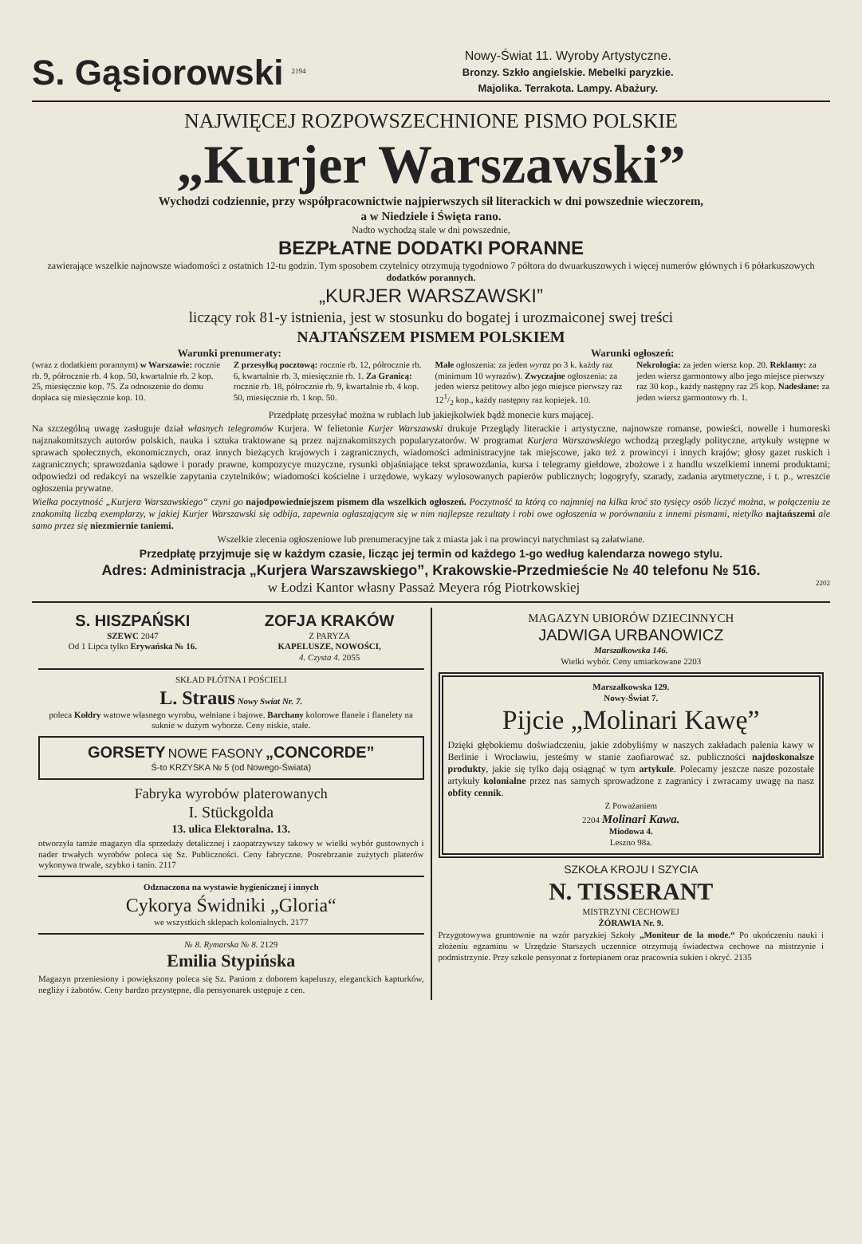S. Gąsiorowski
2194
Nowy-Świat 11. Wyroby Artystyczne.
Bronzy. Szkło angielskie. Mebelki paryzkie.
Majolika. Terrakota. Lampy. Abażury.
NAJWIĘCEJ ROZPOWSZECHNIONE PISMO POLSKIE
„Kurjer Warszawski”
Wychodzi codziennie, przy współpracownictwie najpierwszych sił literackich w dni powszednie wieczorem,
a w Niedziele i Święta rano.
Nadto wychodzą stale w dni powszednie,
BEZPŁATNE DODATKI PORANNE
zawierające wszelkie najnowsze wiadomości z ostatnich 12-tu godzin. Tym sposobem czytelnicy otrzymują tygodniowo 7 półtora do dwuarkuszowych i więcej numerów głównych i 6 półarkuszowych dodatków porannych.
„KURJER WARSZAWSKI”
liczący rok 81-y istnienia, jest w stosunku do bogatej i urozmaiconej swej treści
NAJTAŃSZEM PISMEM POLSKIEM
Warunki prenumeraty:
(wraz z dodatkiem porannym) w Warszawie: rocznie rb. 9, półrocznie rb. 4 kop. 50, kwartalnie rb. 2 kop. 25, miesięcznie kop. 75. Za odnoszenie do domu dopłaca się miesięcznie kop. 10.
Z przesyłką pocztową: rocznie rb. 12, półrocznie rb. 6, kwartalnie rb. 3, miesięcznie rb. 1. Za Granicą: rocznie rb. 18, półrocznie rb. 9, kwartalnie rb. 4 kop. 50, miesięcznie rb. 1 kop. 50.
Warunki ogłoszeń:
Małe ogłoszenia: za jeden wyraz po 3 k. każdy raz (minimum 10 wyrazów). Zwyczajne ogłoszenia: za jeden wiersz petitowy albo jego miejsce pierwszy raz 121/2 kop., każdy następny raz kopiejek. 10.
Nekrologia: za jeden wiersz kop. 20. Reklamy: za jeden wiersz garmontowy albo jego miejsce pierwszy raz 30 kop., każdy następny raz 25 kop. Nadesłane: za jeden wiersz garmontowy rb. 1.
Przedpłatę przesyłać można w rublach lub jakiejkolwiek bądź monecie kurs mającej.
Na szczególną uwagę zasługuje dział własnych telegramów Kurjera. W felietonie Kurjer Warszawski drukuje Przeglądy literackie i artystyczne, najnowsze romanse, powieści, nowelle i humoreski najznakomitszych autorów polskich, nauka i sztuka traktowane są przez najznakomitszych popularyzatorów. W programat Kurjera Warszawskiego wchodzą przeglądy polityczne, artykuły wstępne w sprawach społecznych, ekonomicznych, oraz innych bieżących krajowych i zagranicznych, wiadomości administracyjne tak miejscowe, jako też z prowincyi i innych krajów; głosy gazet ruskich i zagranicznych; sprawozdania sądowe i porady prawne, kompozycye muzyczne, rysunki objaśniające tekst sprawozdania, kursa i telegramy giełdowe, zbożowe i z handlu wszelkiemi innemi produktami; odpowiedzi od redakcyi na wszelkie zapytania czytelników; wiadomości kościelne i urzędowe, wykazy wylosowanych papierów publicznych; logogryfy, szarady, zadania arytmetyczne, i t. p., wreszcie ogłoszenia prywatne.
Wielka poczytność „Kurjera Warszawskiego“ czyni go najodpowiedniejszem pismem dla wszelkich ogłoszeń. Poczytność ta którą co najmniej na kilka kroć sto tysięcy osób liczyć można, w połączeniu ze znakomitą liczbą exemplarzy, w jakiej Kurjer Warszawski się odbija, zapewnia ogłaszającym się w nim najlepsze rezultaty i robi owe ogłoszenia w porównaniu z innemi pismami, nietylko najtańszemi ale samo przez się niezmiernie taniemi.
Wszelkie zlecenia ogłoszeniowe lub prenumeracyjne tak z miasta jak i na prowincyi natychmiast są załatwiane.
Przedpłatę przyjmuje się w każdym czasie, licząc jej termin od każdego 1-go według kalendarza nowego stylu.
Adres: Administracja „Kurjera Warszawskiego”, Krakowskie-Przedmieście № 40 telefonu № 516.
w Łodzi Kantor własny Passaż Meyera róg Piotrkowskiej 2202
S. HISZPAŃSKI
SZEWC 2047
Od 1 Lipca tylko Erywańska № 16.
ZOFJA KRAKÓW
Z PARYZA
KAPELUSZE, NOWOŚCI,
4. Czysta 4. 2055
SKŁAD PŁÓTNA I POŚCIELI
L. Straus Nowy Swiat Nr. 7.
poleca Kołdry watowe własnego wyrobu, wełniane i bajowe. Barchany kolorowe flanele i flanelety na suknie w dużym wyborze. Ceny niskie, stałe.
GORSETY NOWE FASONY „CONCORDE”
Ś-to KRZYSKA № 5 (od Nowego-Świata)
Fabryka wyrobów platerowanych
I. Stückgolda
13. ulica Elektoralna. 13.
otworzyła tamże magazyn dla sprzedaży detalicznej i zaopatrzywszy takowy w wielki wybór gustownych i nader trwałych wyrobów poleca się Sz. Publiczności. Ceny fabryczne. Posrebrzanie zużytych platerów wykonywa trwale, szybko i tanio. 2117
Odznaczona na wystawie hygienicznej i innych
Cykorya Świdniki „Gloria“
we wszystkich sklepach kolonialnych. 2177
№ 8. Rymarska № 8. 2129
Emilia Stypińska
Magazyn przeniesiony i powiększony poleca się Sz. Paniom z doborem kapeluszy, eleganckich kapturków, negliży i żabotów. Ceny bardzo przystępne, dla pensyonarek ustępuje z cen.
MAGAZYN UBIORÓW DZIECINNYCH
JADWIGA URBANOWICZ
Marszałkowska 146.
Wielki wybór. Ceny umiarkowane 2203
Marszałkowska 129.
Nowy-Świat 7.
Pijcie „Molinari Kawę”
Dzięki głębokiemu doświadczeniu, jakie zdobyliśmy w naszych zakładach palenia kawy w Berlinie i Wrocławiu, jesteśmy w stanie zaofiarować sz. publiczności najdoskonalsze produkty, jakie się tylko dają osiągnąć w tym artykule. Polecamy jeszcze nasze pozostałe artykuły kolonialne przez nas samych sprowadzone z zagranicy i zwracamy uwagę na nasz obfity cennik.
Z Poważaniem
2204 Molinari Kawa.
Miodowa 4.
Leszno 98a.
SZKOŁA KROJU I SZYCIA
N. TISSERANT
MISTRZYNI CECHOWEJ
ŻÓRAWIA Nr. 9.
Przygotowywa gruntownie na wzór paryzkiej Szkoły „Moniteur de la mode.“ Po ukończeniu nauki i złożeniu egzaminu w Urzędzie Starszych uczennice otrzymują świadectwa cechowe na mistrzynie i podmistrzynie. Przy szkole pensyonat z fortepianem oraz pracownia sukien i okryć. 2135